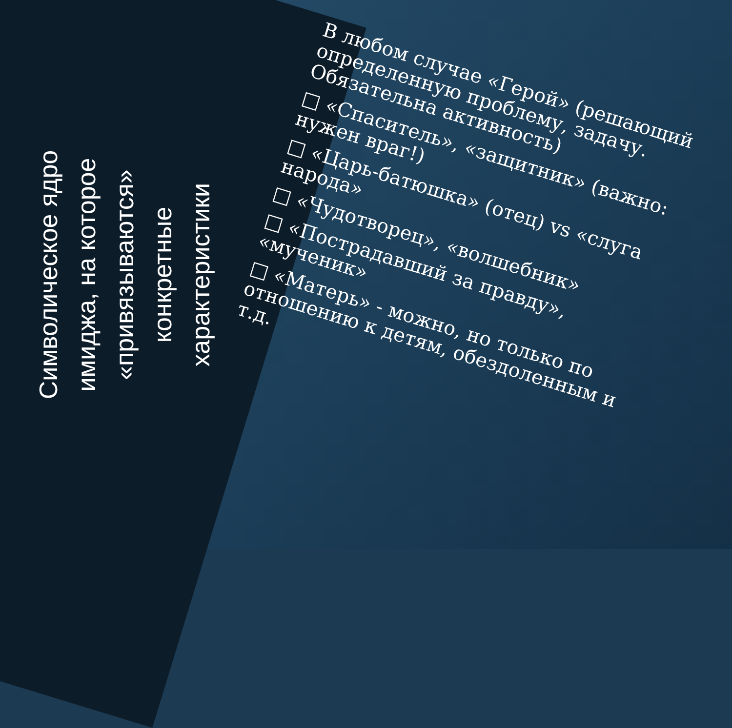Символическое ядро
имиджа, на которое
«привязываются»
конкретные
характеристики
В любом случае «Герой» (решающий определенную проблему, задачу. Обязательна активность)
□ «Спаситель», «защитник» (важно: нужен враг!)
□ «Царь-батюшка» (отец) vs «слуга народа»
□ «Чудотворец», «волшебник»
□ «Пострадавший за правду», «мученик»
□ «Матерь» - можно, но только по отношению к детям, обездоленным и т.д.